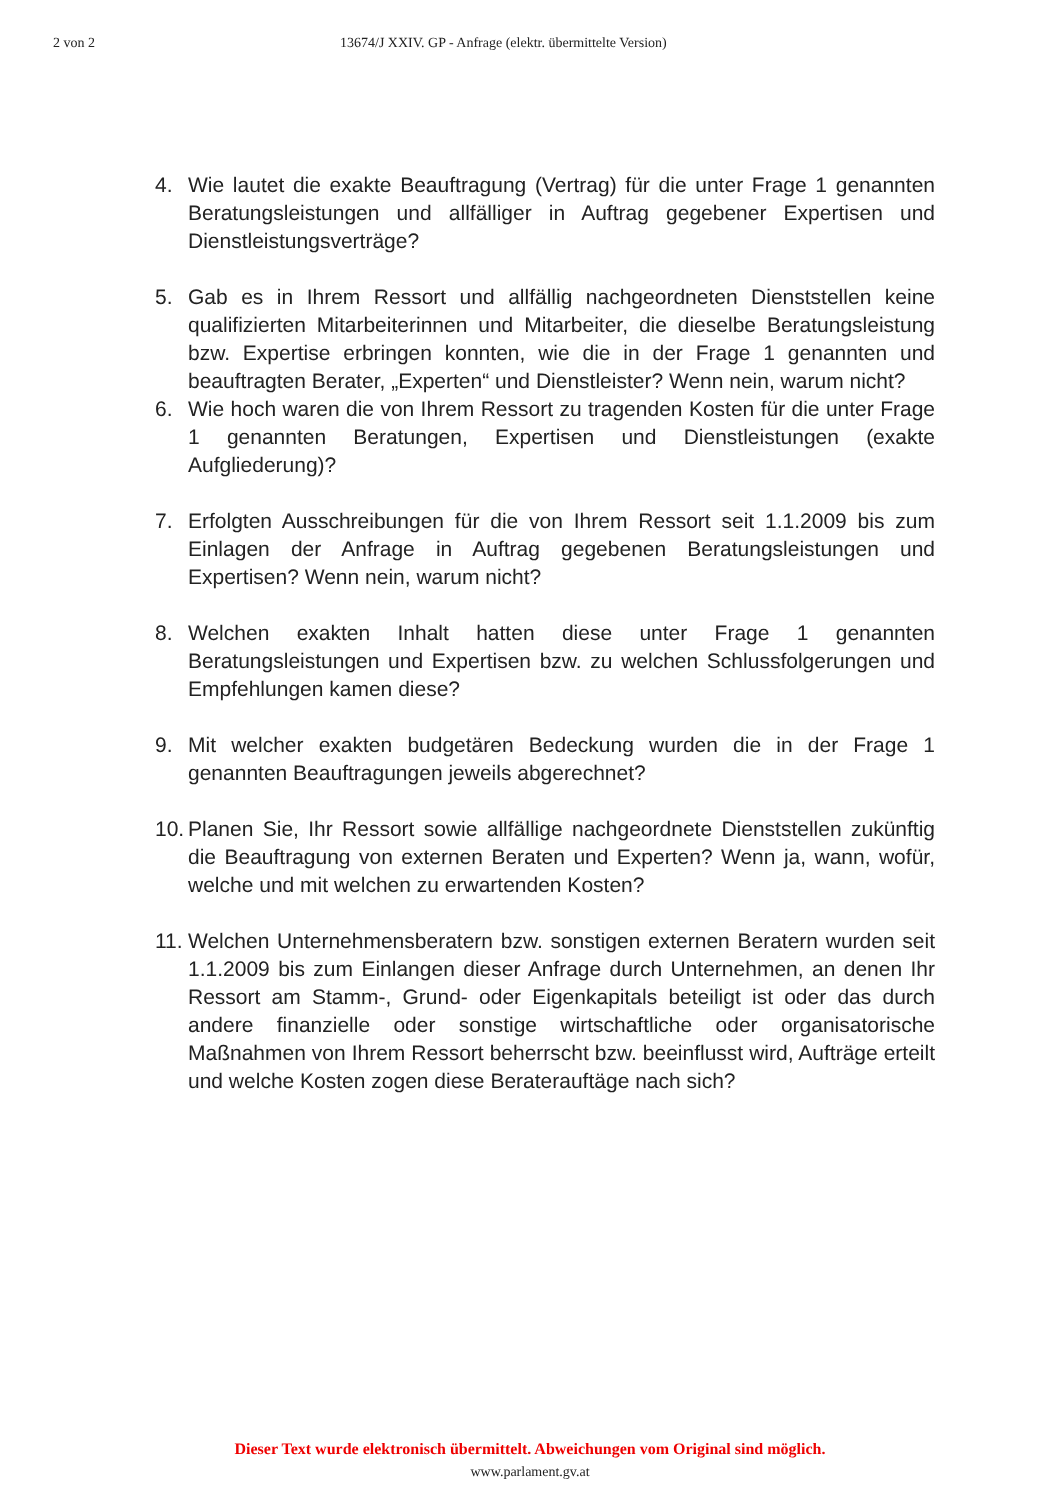2 von 2 13674/J XXIV. GP - Anfrage (elektr. übermittelte Version)
4. Wie lautet die exakte Beauftragung (Vertrag) für die unter Frage 1 genannten Beratungsleistungen und allfälliger in Auftrag gegebener Expertisen und Dienstleistungsverträge?
5. Gab es in Ihrem Ressort und allfällig nachgeordneten Dienststellen keine qualifizierten Mitarbeiterinnen und Mitarbeiter, die dieselbe Beratungsleistung bzw. Expertise erbringen konnten, wie die in der Frage 1 genannten und beauftragten Berater, „Experten“ und Dienstleister? Wenn nein, warum nicht?
6. Wie hoch waren die von Ihrem Ressort zu tragenden Kosten für die unter Frage 1 genannten Beratungen, Expertisen und Dienstleistungen (exakte Aufgliederung)?
7. Erfolgten Ausschreibungen für die von Ihrem Ressort seit 1.1.2009 bis zum Einlagen der Anfrage in Auftrag gegebenen Beratungsleistungen und Expertisen? Wenn nein, warum nicht?
8. Welchen exakten Inhalt hatten diese unter Frage 1 genannten Beratungsleistungen und Expertisen bzw. zu welchen Schlussfolgerungen und Empfehlungen kamen diese?
9. Mit welcher exakten budgetären Bedeckung wurden die in der Frage 1 genannten Beauftragungen jeweils abgerechnet?
10.
Planen Sie, Ihr Ressort sowie allfällige nachgeordnete Dienststellen zukünftig die Beauftragung von externen Beraten und Experten? Wenn ja, wann, wofür, welche und mit welchen zu erwartenden Kosten?
11.
Welchen Unternehmensberatern bzw. sonstigen externen Beratern wurden seit 1.1.2009 bis zum Einlangen dieser Anfrage durch Unternehmen, an denen Ihr Ressort am Stamm-, Grund- oder Eigenkapitals beteiligt ist oder das durch andere finanzielle oder sonstige wirtschaftliche oder organisatorische Maßnahmen von Ihrem Ressort beherrscht bzw. beeinflusst wird, Aufträge erteilt und welche Kosten zogen diese Beraterauftäge nach sich?
Dieser Text wurde elektronisch übermittelt. Abweichungen vom Original sind möglich.
www.parlament.gv.at